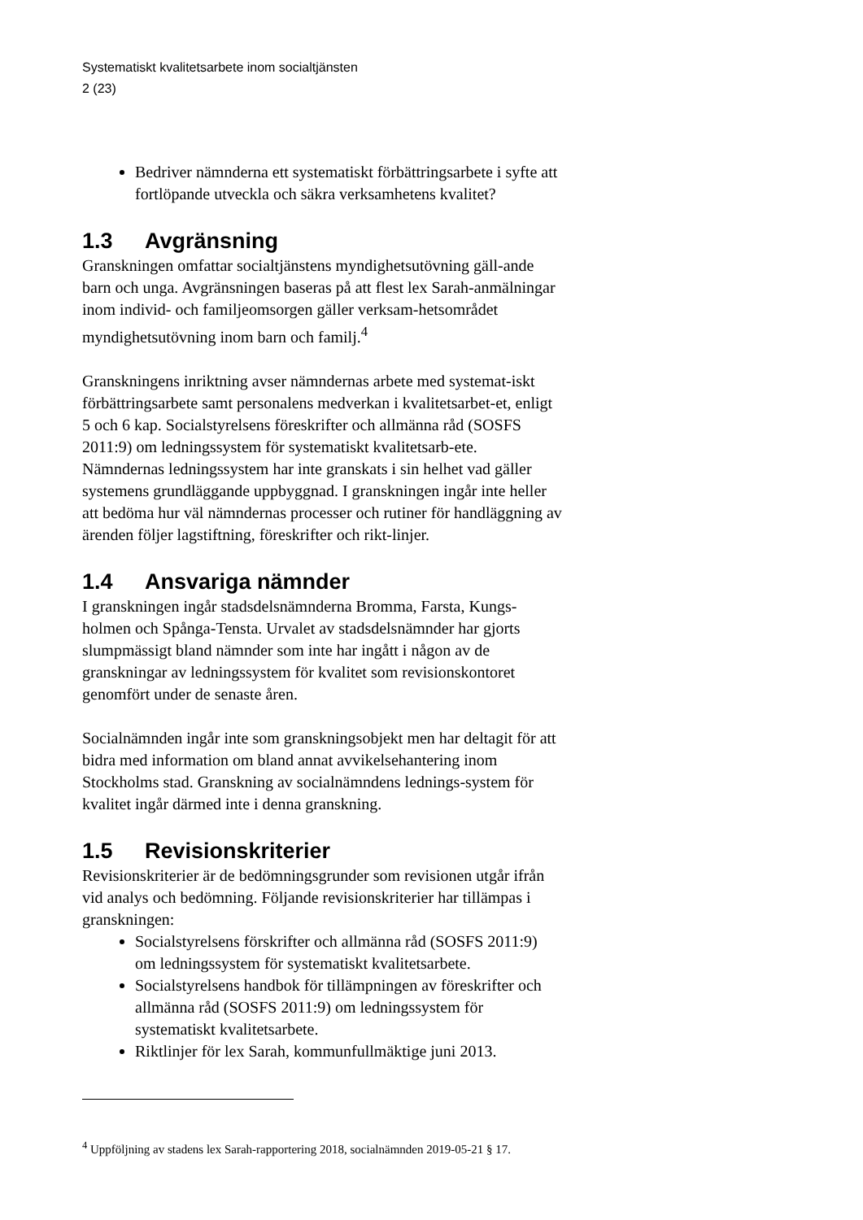Systematiskt kvalitetsarbete inom socialtjänsten
2 (23)
Bedriver nämnderna ett systematiskt förbättringsarbete i syfte att fortlöpande utveckla och säkra verksamhetens kvalitet?
1.3 Avgränsning
Granskningen omfattar socialtjänstens myndighetsutövning gäll-ande barn och unga. Avgränsningen baseras på att flest lex Sarah-anmälningar inom individ- och familjeomsorgen gäller verksam-hetsområdet myndighetsutövning inom barn och familj.<sup>4</sup>
Granskningens inriktning avser nämndernas arbete med systemat-iskt förbättringsarbete samt personalens medverkan i kvalitetsarbet-et, enligt 5 och 6 kap. Socialstyrelsens föreskrifter och allmänna råd (SOSFS 2011:9) om ledningssystem för systematiskt kvalitetsarb-ete. Nämndernas ledningssystem har inte granskats i sin helhet vad gäller systemens grundläggande uppbyggnad. I granskningen ingår inte heller att bedöma hur väl nämndernas processer och rutiner för handläggning av ärenden följer lagstiftning, föreskrifter och rikt-linjer.
1.4 Ansvariga nämnder
I granskningen ingår stadsdelsnämnderna Bromma, Farsta, Kungs-holmen och Spånga-Tensta. Urvalet av stadsdelsnämnder har gjorts slumpmässigt bland nämnder som inte har ingått i någon av de granskningar av ledningssystem för kvalitet som revisionskontoret genomfört under de senaste åren.
Socialnämnden ingår inte som granskningsobjekt men har deltagit för att bidra med information om bland annat avvikelsehantering inom Stockholms stad. Granskning av socialnämndens lednings-system för kvalitet ingår därmed inte i denna granskning.
1.5 Revisionskriterier
Revisionskriterier är de bedömningsgrunder som revisionen utgår ifrån vid analys och bedömning. Följande revisionskriterier har tillämpas i granskningen:
Socialstyrelsens förskrifter och allmänna råd (SOSFS 2011:9) om ledningssystem för systematiskt kvalitetsarbete.
Socialstyrelsens handbok för tillämpningen av föreskrifter och allmänna råd (SOSFS 2011:9) om ledningssystem för systematiskt kvalitetsarbete.
Riktlinjer för lex Sarah, kommunfullmäktige juni 2013.
<sup>4</sup> Uppföljning av stadens lex Sarah-rapportering 2018, socialnämnden 2019-05-21 § 17.